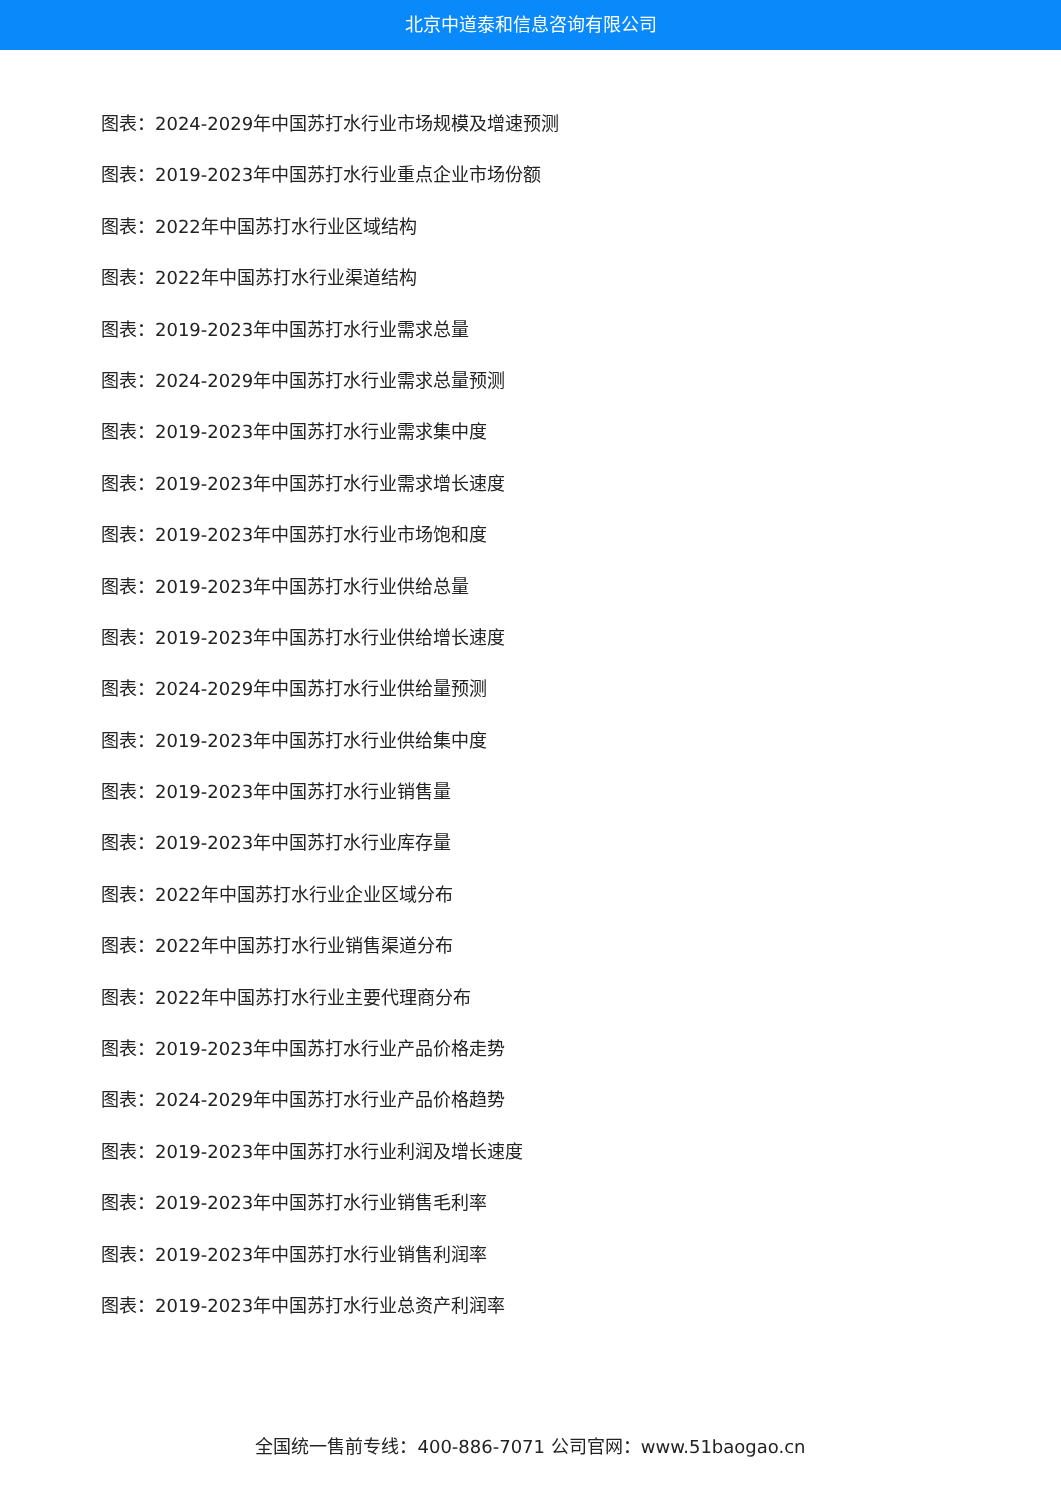北京中道泰和信息咨询有限公司
图表：2024-2029年中国苏打水行业市场规模及增速预测
图表：2019-2023年中国苏打水行业重点企业市场份额
图表：2022年中国苏打水行业区域结构
图表：2022年中国苏打水行业渠道结构
图表：2019-2023年中国苏打水行业需求总量
图表：2024-2029年中国苏打水行业需求总量预测
图表：2019-2023年中国苏打水行业需求集中度
图表：2019-2023年中国苏打水行业需求增长速度
图表：2019-2023年中国苏打水行业市场饱和度
图表：2019-2023年中国苏打水行业供给总量
图表：2019-2023年中国苏打水行业供给增长速度
图表：2024-2029年中国苏打水行业供给量预测
图表：2019-2023年中国苏打水行业供给集中度
图表：2019-2023年中国苏打水行业销售量
图表：2019-2023年中国苏打水行业库存量
图表：2022年中国苏打水行业企业区域分布
图表：2022年中国苏打水行业销售渠道分布
图表：2022年中国苏打水行业主要代理商分布
图表：2019-2023年中国苏打水行业产品价格走势
图表：2024-2029年中国苏打水行业产品价格趋势
图表：2019-2023年中国苏打水行业利润及增长速度
图表：2019-2023年中国苏打水行业销售毛利率
图表：2019-2023年中国苏打水行业销售利润率
图表：2019-2023年中国苏打水行业总资产利润率
全国统一售前专线：400-886-7071 公司官网：www.51baogao.cn